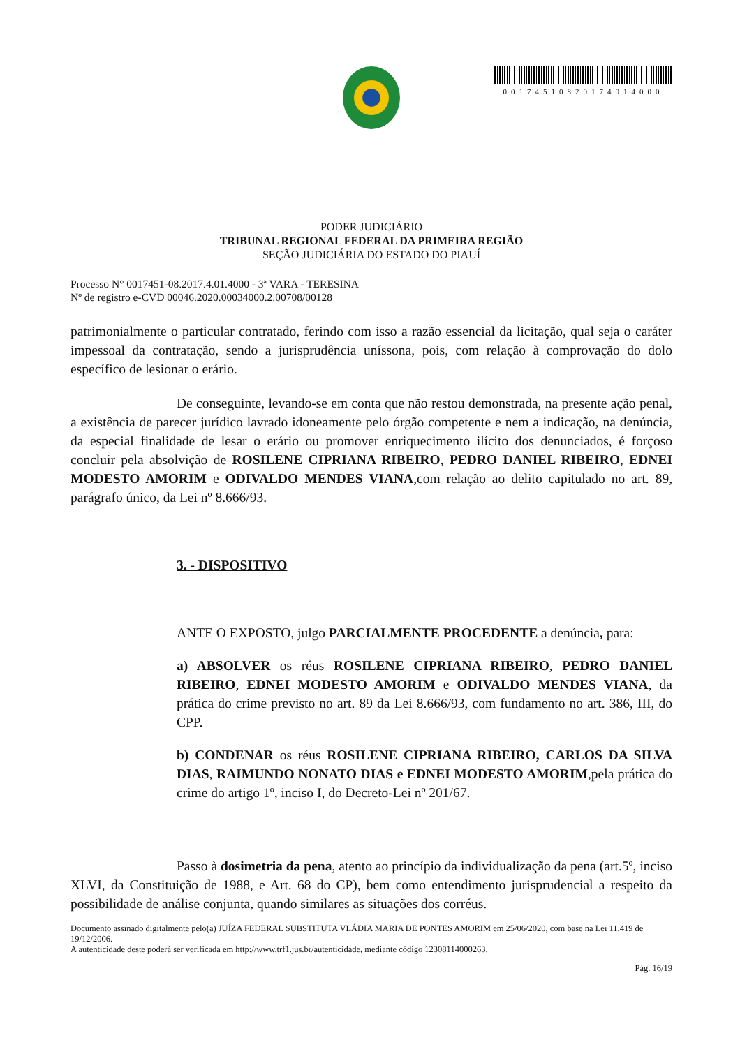00174510820174014000
PODER JUDICIÁRIO
TRIBUNAL REGIONAL FEDERAL DA PRIMEIRA REGIÃO
SEÇÃO JUDICIÁRIA DO ESTADO DO PIAUÍ
Processo N° 0017451-08.2017.4.01.4000 - 3ª VARA - TERESINA
Nº de registro e-CVD 00046.2020.00034000.2.00708/00128
patrimonialmente o particular contratado, ferindo com isso a razão essencial da licitação, qual seja o caráter impessoal da contratação, sendo a jurisprudência uníssona, pois, com relação à comprovação do dolo específico de lesionar o erário.
De conseguinte, levando-se em conta que não restou demonstrada, na presente ação penal, a existência de parecer jurídico lavrado idoneamente pelo órgão competente e nem a indicação, na denúncia, da especial finalidade de lesar o erário ou promover enriquecimento ilícito dos denunciados, é forçoso concluir pela absolvição de ROSILENE CIPRIANA RIBEIRO, PEDRO DANIEL RIBEIRO, EDNEI MODESTO AMORIM e ODIVALDO MENDES VIANA,com relação ao delito capitulado no art. 89, parágrafo único, da Lei nº 8.666/93.
3. - DISPOSITIVO
ANTE O EXPOSTO, julgo PARCIALMENTE PROCEDENTE a denúncia, para:
a) ABSOLVER os réus ROSILENE CIPRIANA RIBEIRO, PEDRO DANIEL RIBEIRO, EDNEI MODESTO AMORIM e ODIVALDO MENDES VIANA, da prática do crime previsto no art. 89 da Lei 8.666/93, com fundamento no art. 386, III, do CPP.
b) CONDENAR os réus ROSILENE CIPRIANA RIBEIRO, CARLOS DA SILVA DIAS, RAIMUNDO NONATO DIAS e EDNEI MODESTO AMORIM,pela prática do crime do artigo 1º, inciso I, do Decreto-Lei nº 201/67.
Passo à dosimetria da pena, atento ao princípio da individualização da pena (art.5º, inciso XLVI, da Constituição de 1988, e Art. 68 do CP), bem como entendimento jurisprudencial a respeito da possibilidade de análise conjunta, quando similares as situações dos corréus.
Documento assinado digitalmente pelo(a) JUÍZA FEDERAL SUBSTITUTA VLÁDIA MARIA DE PONTES AMORIM em 25/06/2020, com base na Lei 11.419 de 19/12/2006.
A autenticidade deste poderá ser verificada em http://www.trf1.jus.br/autenticidade, mediante código 12308114000263.
Pág. 16/19